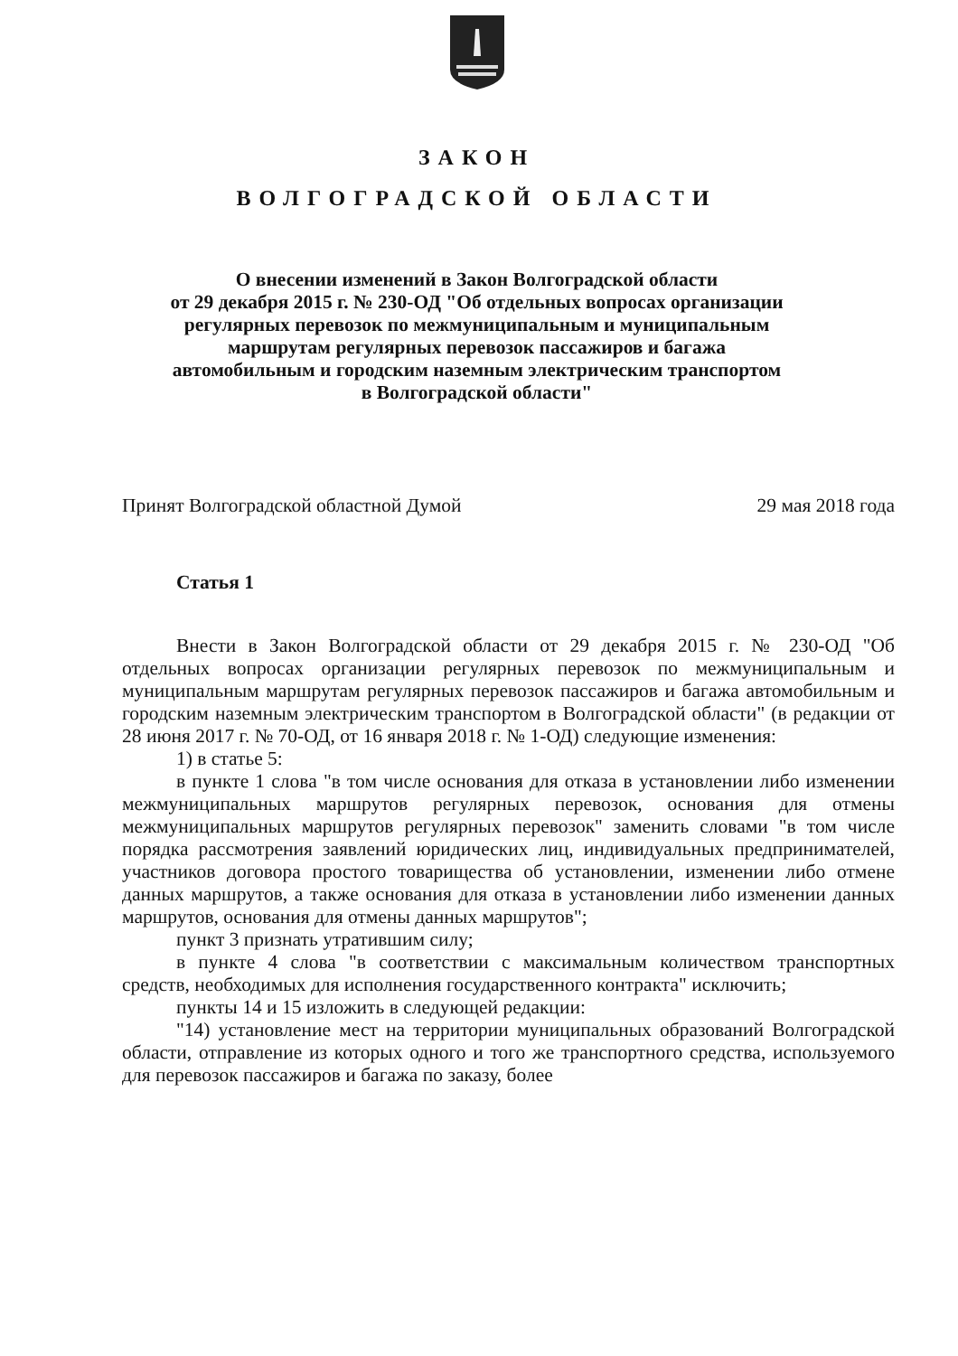ЗАКОН
ВОЛГОГРАДСКОЙ ОБЛАСТИ
О внесении изменений в Закон Волгоградской области
от 29 декабря 2015 г. № 230-ОД "Об отдельных вопросах организации
регулярных перевозок по межмуниципальным и муниципальным
маршрутам регулярных перевозок пассажиров и багажа
автомобильным и городским наземным электрическим транспортом
в Волгоградской области"
Принят Волгоградской областной Думой 29 мая 2018 года
Статья 1
Внести в Закон Волгоградской области от 29 декабря 2015 г. № 230-ОД "Об отдельных вопросах организации регулярных перевозок по межмуниципальным и муниципальным маршрутам регулярных перевозок пассажиров и багажа автомобильным и городским наземным электрическим транспортом в Волгоградской области" (в редакции от 28 июня 2017 г. № 70-ОД, от 16 января 2018 г. № 1-ОД) следующие изменения:
1) в статье 5:
в пункте 1 слова "в том числе основания для отказа в установлении либо изменении межмуниципальных маршрутов регулярных перевозок, основания для отмены межмуниципальных маршрутов регулярных перевозок" заменить словами "в том числе порядка рассмотрения заявлений юридических лиц, индивидуальных предпринимателей, участников договора простого товарищества об установлении, изменении либо отмене данных маршрутов, а также основания для отказа в установлении либо изменении данных маршрутов, основания для отмены данных маршрутов";
пункт 3 признать утратившим силу;
в пункте 4 слова "в соответствии с максимальным количеством транспортных средств, необходимых для исполнения государственного контракта" исключить;
пункты 14 и 15 изложить в следующей редакции:
"14) установление мест на территории муниципальных образований Волгоградской области, отправление из которых одного и того же транспортного средства, используемого для перевозок пассажиров и багажа по заказу, более